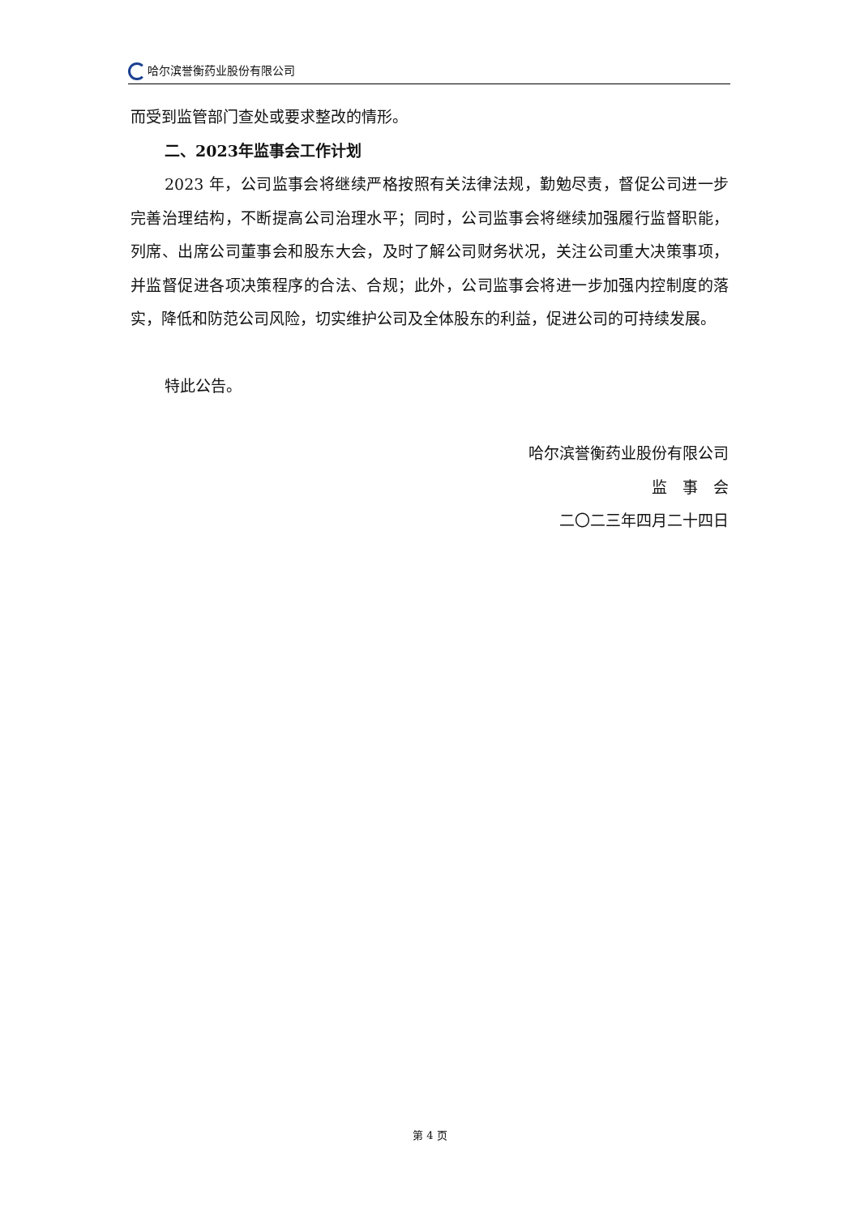哈尔滨誉衡药业股份有限公司
而受到监管部门查处或要求整改的情形。
二、2023年监事会工作计划
2023 年，公司监事会将继续严格按照有关法律法规，勤勉尽责，督促公司进一步完善治理结构，不断提高公司治理水平；同时，公司监事会将继续加强履行监督职能，列席、出席公司董事会和股东大会，及时了解公司财务状况，关注公司重大决策事项，并监督促进各项决策程序的合法、合规；此外，公司监事会将进一步加强内控制度的落实，降低和防范公司风险，切实维护公司及全体股东的利益，促进公司的可持续发展。
特此公告。
哈尔滨誉衡药业股份有限公司
监　事　会
二〇二三年四月二十四日
第 4 页